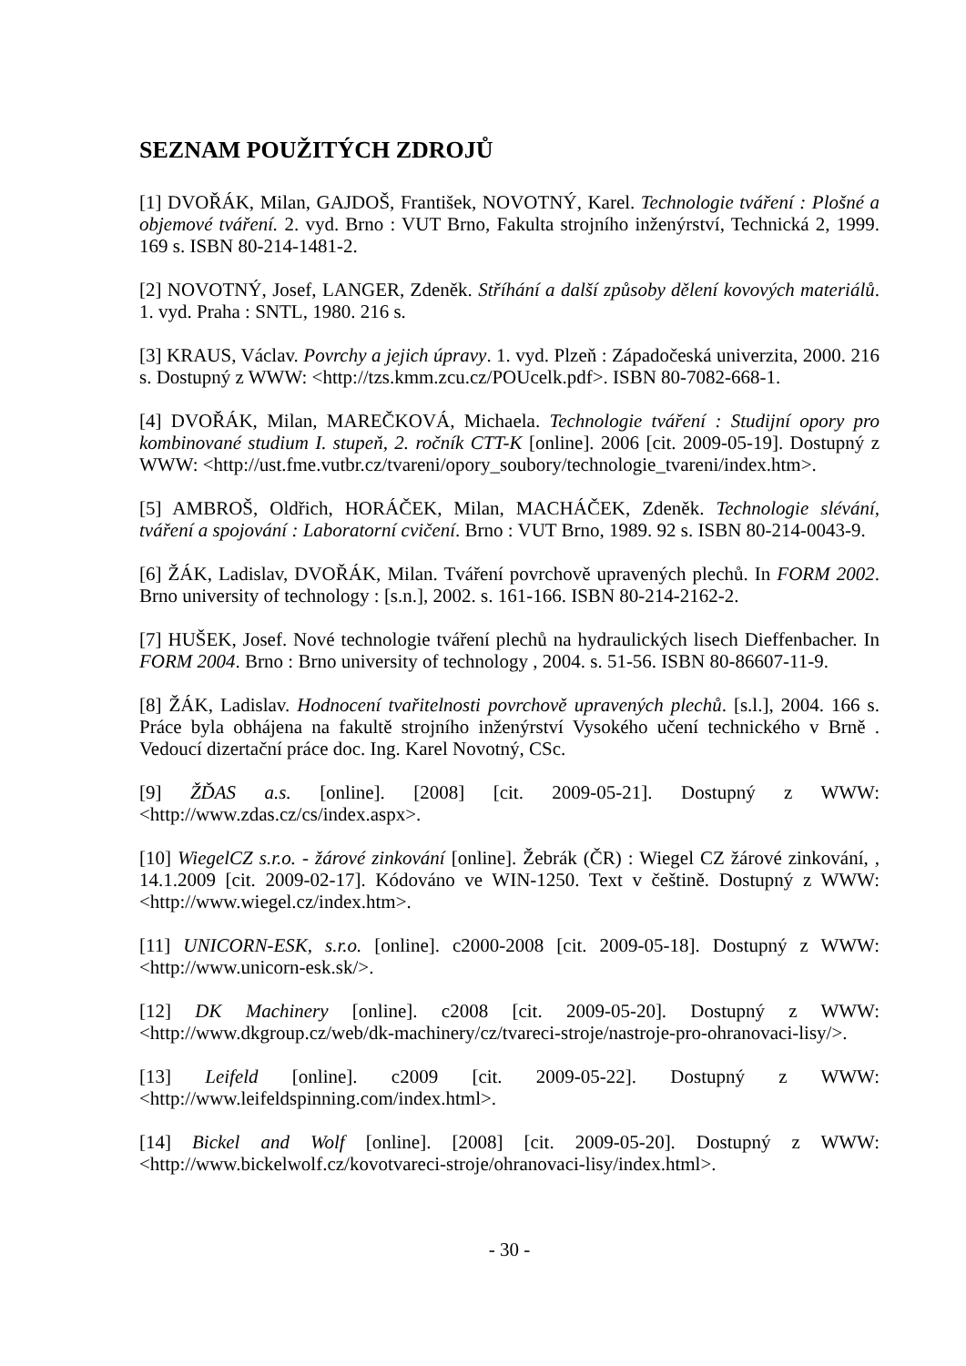SEZNAM POUŽITÝCH ZDROJŮ
[1] DVOŘÁK, Milan, GAJDOŠ, František, NOVOTNÝ, Karel. Technologie tváření : Plošné a objemové tváření. 2. vyd. Brno : VUT Brno, Fakulta strojního inženýrství, Technická 2, 1999. 169 s. ISBN 80-214-1481-2.
[2] NOVOTNÝ, Josef, LANGER, Zdeněk. Stříhání a další způsoby dělení kovových materiálů. 1. vyd. Praha : SNTL, 1980. 216 s.
[3] KRAUS, Václav. Povrchy a jejich úpravy. 1. vyd. Plzeň : Západočeská univerzita, 2000. 216 s. Dostupný z WWW: <http://tzs.kmm.zcu.cz/POUcelk.pdf>. ISBN 80-7082-668-1.
[4] DVOŘÁK, Milan, MAREČKOVÁ, Michaela. Technologie tváření : Studijní opory pro kombinované studium I. stupeň, 2. ročník CTT-K [online]. 2006 [cit. 2009-05-19]. Dostupný z WWW: <http://ust.fme.vutbr.cz/tvareni/opory_soubory/technologie_tvareni/index.htm>.
[5] AMBROŠ, Oldřich, HORÁČEK, Milan, MACHÁČEK, Zdeněk. Technologie slévání, tváření a spojování : Laboratorní cvičení. Brno : VUT Brno, 1989. 92 s. ISBN 80-214-0043-9.
[6] ŽÁK, Ladislav, DVOŘÁK, Milan. Tváření povrchově upravených plechů. In FORM 2002. Brno university of technology : [s.n.], 2002. s. 161-166. ISBN 80-214-2162-2.
[7] HUŠEK, Josef. Nové technologie tváření plechů na hydraulických lisech Dieffenbacher. In FORM 2004. Brno : Brno university of technology , 2004. s. 51-56. ISBN 80-86607-11-9.
[8] ŽÁK, Ladislav. Hodnocení tvařitelnosti povrchově upravených plechů. [s.l.], 2004. 166 s. Práce byla obhájena na fakultě strojního inženýrství Vysokého učení technického v Brně . Vedoucí dizertační práce doc. Ing. Karel Novotný, CSc.
[9] ŽĎAS a.s. [online]. [2008] [cit. 2009-05-21]. Dostupný z WWW: <http://www.zdas.cz/cs/index.aspx>.
[10] WiegelCZ s.r.o. - žárové zinkování [online]. Žebrák (ČR) : Wiegel CZ žárové zinkování, , 14.1.2009 [cit. 2009-02-17]. Kódováno ve WIN-1250. Text v češtině. Dostupný z WWW: <http://www.wiegel.cz/index.htm>.
[11] UNICORN-ESK, s.r.o. [online]. c2000-2008 [cit. 2009-05-18]. Dostupný z WWW: <http://www.unicorn-esk.sk/>.
[12] DK Machinery [online]. c2008 [cit. 2009-05-20]. Dostupný z WWW: <http://www.dkgroup.cz/web/dk-machinery/cz/tvareci-stroje/nastroje-pro-ohranovaci-lisy/>.
[13] Leifeld [online]. c2009 [cit. 2009-05-22]. Dostupný z WWW: <http://www.leifeldspinning.com/index.html>.
[14] Bickel and Wolf [online]. [2008] [cit. 2009-05-20]. Dostupný z WWW: <http://www.bickelwolf.cz/kovotvareci-stroje/ohranovaci-lisy/index.html>.
- 30 -